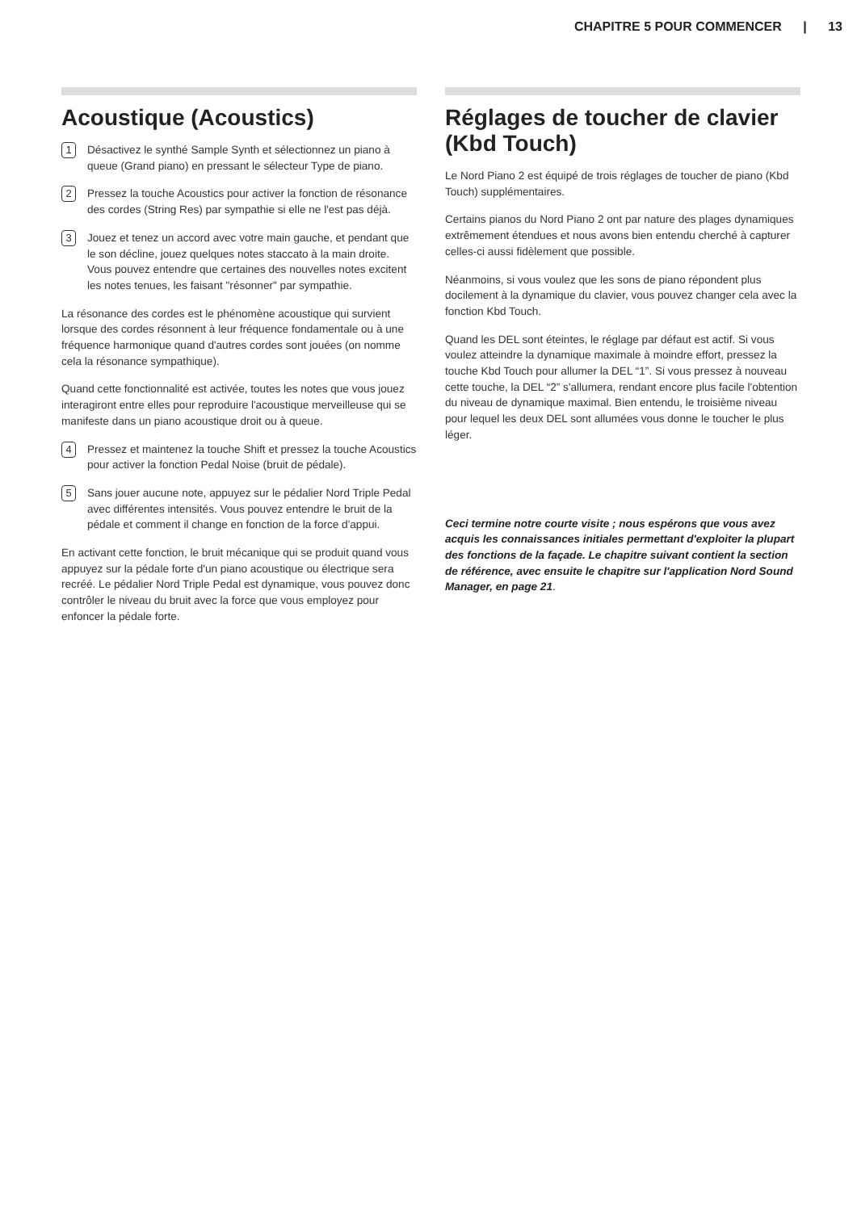CHAPITRE 5 POUR COMMENCER | 13
Acoustique (Acoustics)
1
Désactivez le synthé Sample Synth et sélectionnez un piano à queue (Grand piano) en pressant le sélecteur Type de piano.
2
Pressez la touche Acoustics pour activer la fonction de résonance des cordes (String Res) par sympathie si elle ne l'est pas déjà.
3
Jouez et tenez un accord avec votre main gauche, et pendant que le son décline, jouez quelques notes staccato à la main droite. Vous pouvez entendre que certaines des nouvelles notes excitent les notes tenues, les faisant "résonner" par sympathie.
La résonance des cordes est le phénomène acoustique qui survient lorsque des cordes résonnent à leur fréquence fondamentale ou à une fréquence harmonique quand d'autres cordes sont jouées (on nomme cela la résonance sympathique).
Quand cette fonctionnalité est activée, toutes les notes que vous jouez interagiront entre elles pour reproduire l'acoustique merveilleuse qui se manifeste dans un piano acoustique droit ou à queue.
4
Pressez et maintenez la touche Shift et pressez la touche Acoustics pour activer la fonction Pedal Noise (bruit de pédale).
5
Sans jouer aucune note, appuyez sur le pédalier Nord Triple Pedal avec différentes intensités. Vous pouvez entendre le bruit de la pédale et comment il change en fonction de la force d'appui.
En activant cette fonction, le bruit mécanique qui se produit quand vous appuyez sur la pédale forte d'un piano acoustique ou électrique sera recréé. Le pédalier Nord Triple Pedal est dynamique, vous pouvez donc contrôler le niveau du bruit avec la force que vous employez pour enfoncer la pédale forte.
Réglages de toucher de clavier (Kbd Touch)
Le Nord Piano 2 est équipé de trois réglages de toucher de piano (Kbd Touch) supplémentaires.
Certains pianos du Nord Piano 2 ont par nature des plages dynamiques extrêmement étendues et nous avons bien entendu cherché à capturer celles-ci aussi fidèlement que possible.
Néanmoins, si vous voulez que les sons de piano répondent plus docilement à la dynamique du clavier, vous pouvez changer cela avec la fonction Kbd Touch.
Quand les DEL sont éteintes, le réglage par défaut est actif. Si vous voulez atteindre la dynamique maximale à moindre effort, pressez la touche Kbd Touch pour allumer la DEL “1”. Si vous pressez à nouveau cette touche, la DEL “2” s'allumera, rendant encore plus facile l'obtention du niveau de dynamique maximal. Bien entendu, le troisième niveau pour lequel les deux DEL sont allumées vous donne le toucher le plus léger.
Ceci termine notre courte visite ; nous espérons que vous avez acquis les connaissances initiales permettant d'exploiter la plupart des fonctions de la façade. Le chapitre suivant contient la section de référence, avec ensuite le chapitre sur l'application Nord Sound Manager, en page 21.